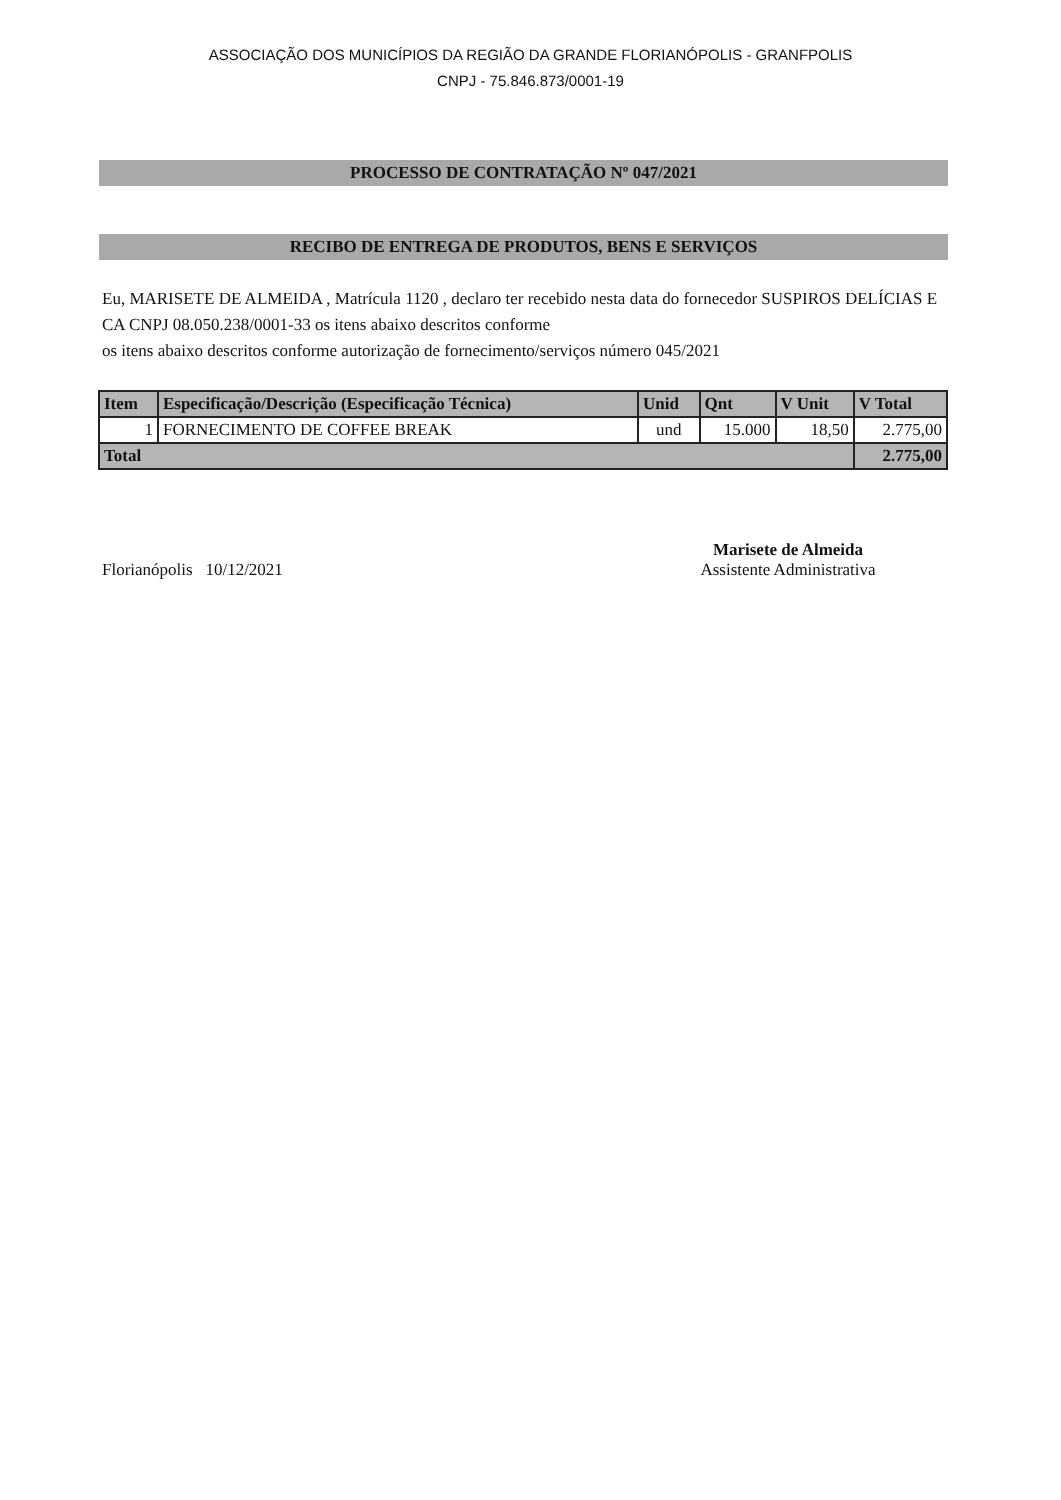ASSOCIAÇÃO DOS MUNICÍPIOS DA REGIÃO DA GRANDE FLORIANÓPOLIS - GRANFPOLIS
CNPJ - 75.846.873/0001-19
PROCESSO DE CONTRATAÇÃO Nº 047/2021
RECIBO DE ENTREGA DE PRODUTOS, BENS E SERVIÇOS
Eu, MARISETE DE ALMEIDA , Matrícula 1120 , declaro ter recebido nesta data do fornecedor SUSPIROS DELÍCIAS E CA CNPJ 08.050.238/0001-33 os itens abaixo descritos conforme
os itens abaixo descritos conforme autorização de fornecimento/serviços número 045/2021
| Item | Especificação/Descrição (Especificação Técnica) | Unid | Qnt | V Unit | V Total |
| --- | --- | --- | --- | --- | --- |
| 1 | FORNECIMENTO DE COFFEE BREAK | und | 15.000 | 18,50 | 2.775,00 |
| Total | | | | | 2.775,00 |
Florianópolis 10/12/2021
Marisete de Almeida
Assistente Administrativa